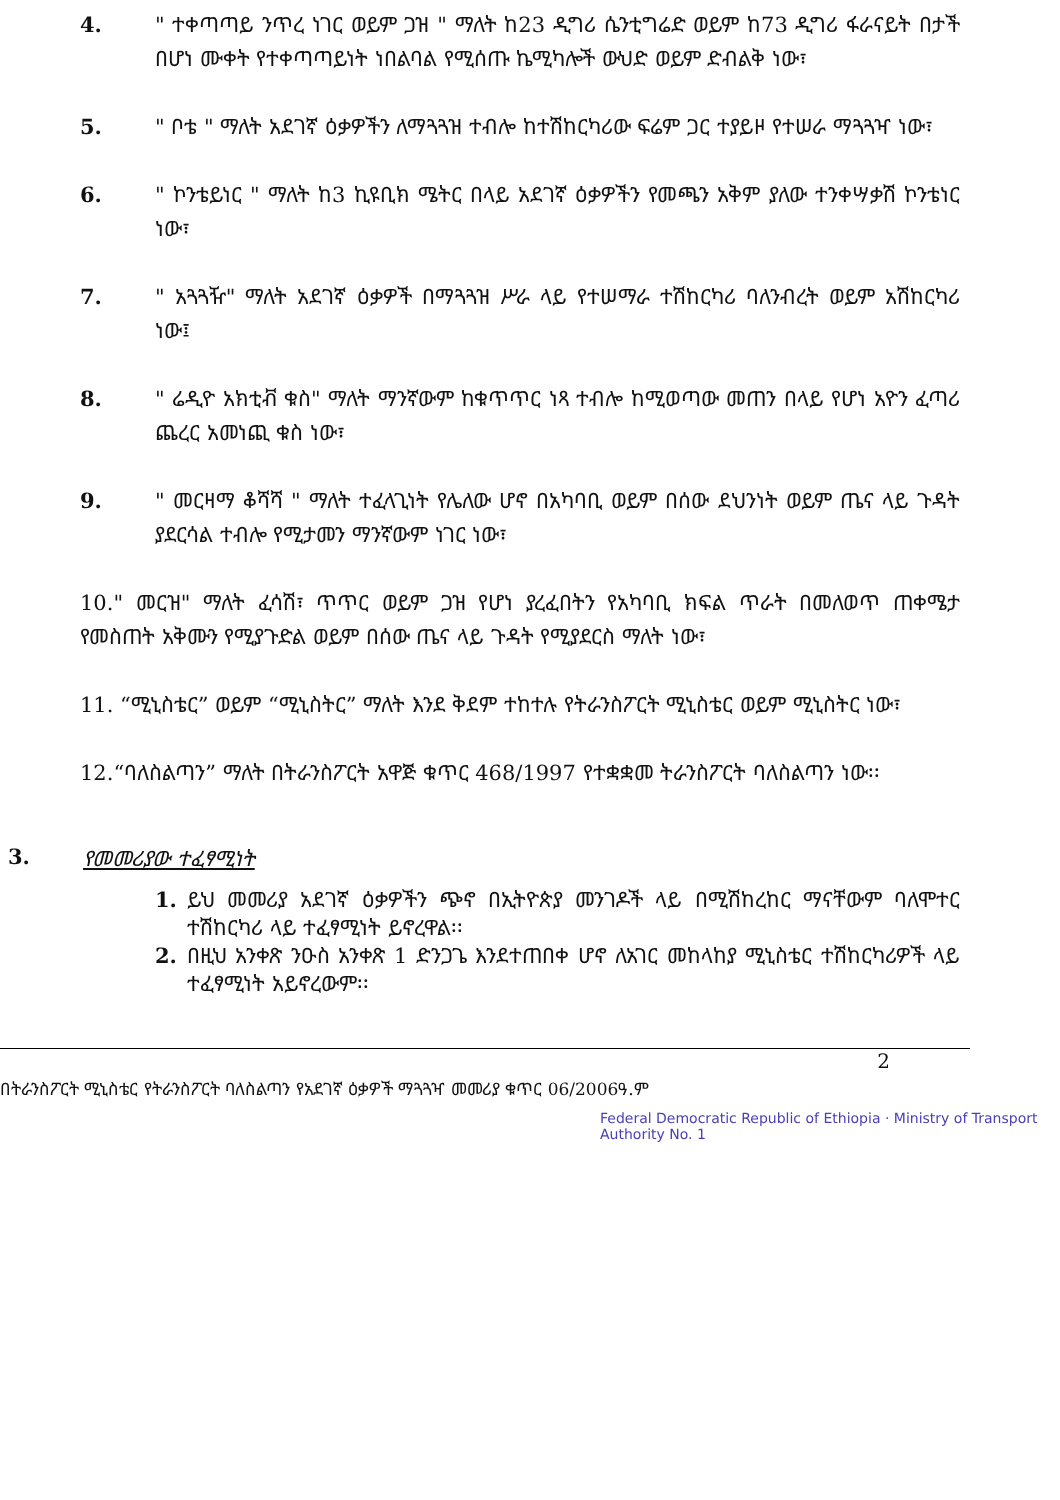4. " ተቀጣጣይ ንጥረ ነገር ወይም ጋዝ " ማለት ከ23 ዲግሪ ሴንቲግሬድ ወይም ከ73 ዲግሪ ፋራናይት በታች በሆነ ሙቀት የተቀጣጣይነት ነበልባል የሚሰጡ ኬሚካሎች ውህድ ወይም ድብልቅ ነው፣
5. " ቦቴ " ማለት አደገኛ ዕቃዎችን ለማጓጓዝ ተብሎ ከተሽከርካሪው ፍሬም ጋር ተያይዞ የተሠራ ማጓጓዣ ነው፣
6. " ኮንቴይነር " ማለት ከ3 ኪዩቢክ ሜትር በላይ አደገኛ ዕቃዎችን የመጫን አቅም ያለው ተንቀሣቃሽ ኮንቴነር ነው፣
7. " አጓጓዥ" ማለት አደገኛ ዕቃዎች በማጓጓዝ ሥራ ላይ የተሠማራ ተሽከርካሪ ባለንብረት ወይም አሽከርካሪ ነው፤
8. " ሬዲዮ አክቲቭ ቁስ" ማለት ማንኛውም ከቁጥጥር ነጻ ተብሎ ከሚወጣው መጠን በላይ የሆነ አዮን ፈጣሪ ጨረር አመነጪ ቁስ ነው፣
9. " መርዛማ ቆሻሻ " ማለት ተፈላጊነት የሌለው ሆኖ በአካባቢ ወይም በሰው ደህንነት ወይም ጤና ላይ ጉዳት ያደርሳል ተብሎ የሚታመን ማንኛውም ነገር ነው፣
10." መርዝ" ማለት ፈሳሽ፣ ጥጥር ወይም ጋዝ የሆነ ያረፈበትን የአካባቢ ክፍል ጥራት በመለወጥ ጠቀሜታ የመስጠት አቅሙን የሚያጉድል ወይም በሰው ጤና ላይ ጉዳት የሚያደርስ ማለት ነው፣
11. “ሚኒስቴር” ወይም “ሚኒስትር” ማለት እንደ ቅደም ተከተሉ የትራንስፖርት ሚኒስቴር ወይም ሚኒስትር ነው፣
12.“ባለስልጣን” ማለት በትራንስፖርት አዋጅ ቁጥር 468/1997 የተቋቋመ ትራንስፖርት ባለስልጣን ነው፡፡
3. የመመሪያው ተፈፃሚነት
1. ይህ መመሪያ አደገኛ ዕቃዎችን ጭኖ በኢትዮጵያ መንገዶች ላይ በሚሽከረከር ማናቸውም ባለሞተር ተሽከርካሪ ላይ ተፈፃሚነት ይኖረዋል፡፡
2. በዚህ አንቀጽ ንዑስ አንቀጽ 1 ድንጋጌ እንደተጠበቀ ሆኖ ለአገር መከላከያ ሚኒስቴር ተሽከርካሪዎች ላይ ተፈፃሚነት አይኖረውም፡፡
2
በትራንስፖርት ሚኒስቴር የትራንስፖርት ባለስልጣን የአደገኛ ዕቃዎች ማጓጓዣ መመሪያ ቁጥር 06/2006ዓ.ም
Federal Democratic Republic of Ethiopia · Ministry of Transport Authority No. 1